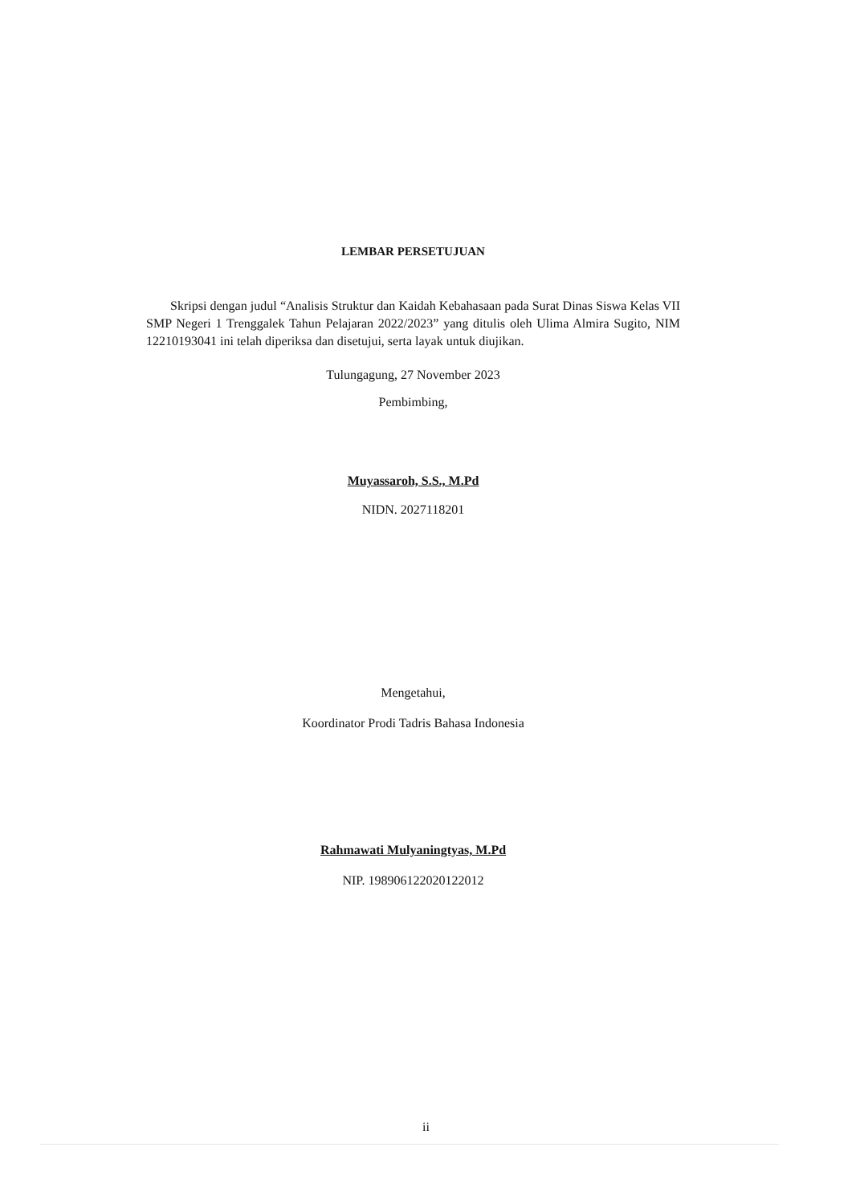LEMBAR PERSETUJUAN
Skripsi dengan judul “Analisis Struktur dan Kaidah Kebahasaan pada Surat Dinas Siswa Kelas VII SMP Negeri 1 Trenggalek Tahun Pelajaran 2022/2023” yang ditulis oleh Ulima Almira Sugito, NIM 12210193041 ini telah diperiksa dan disetujui, serta layak untuk diujikan.
Tulungagung, 27 November 2023
Pembimbing,
Muyassaroh, S.S., M.Pd
NIDN. 2027118201
Mengetahui,
Koordinator Prodi Tadris Bahasa Indonesia
Rahmawati Mulyaningtyas, M.Pd
NIP. 198906122020122012
ii